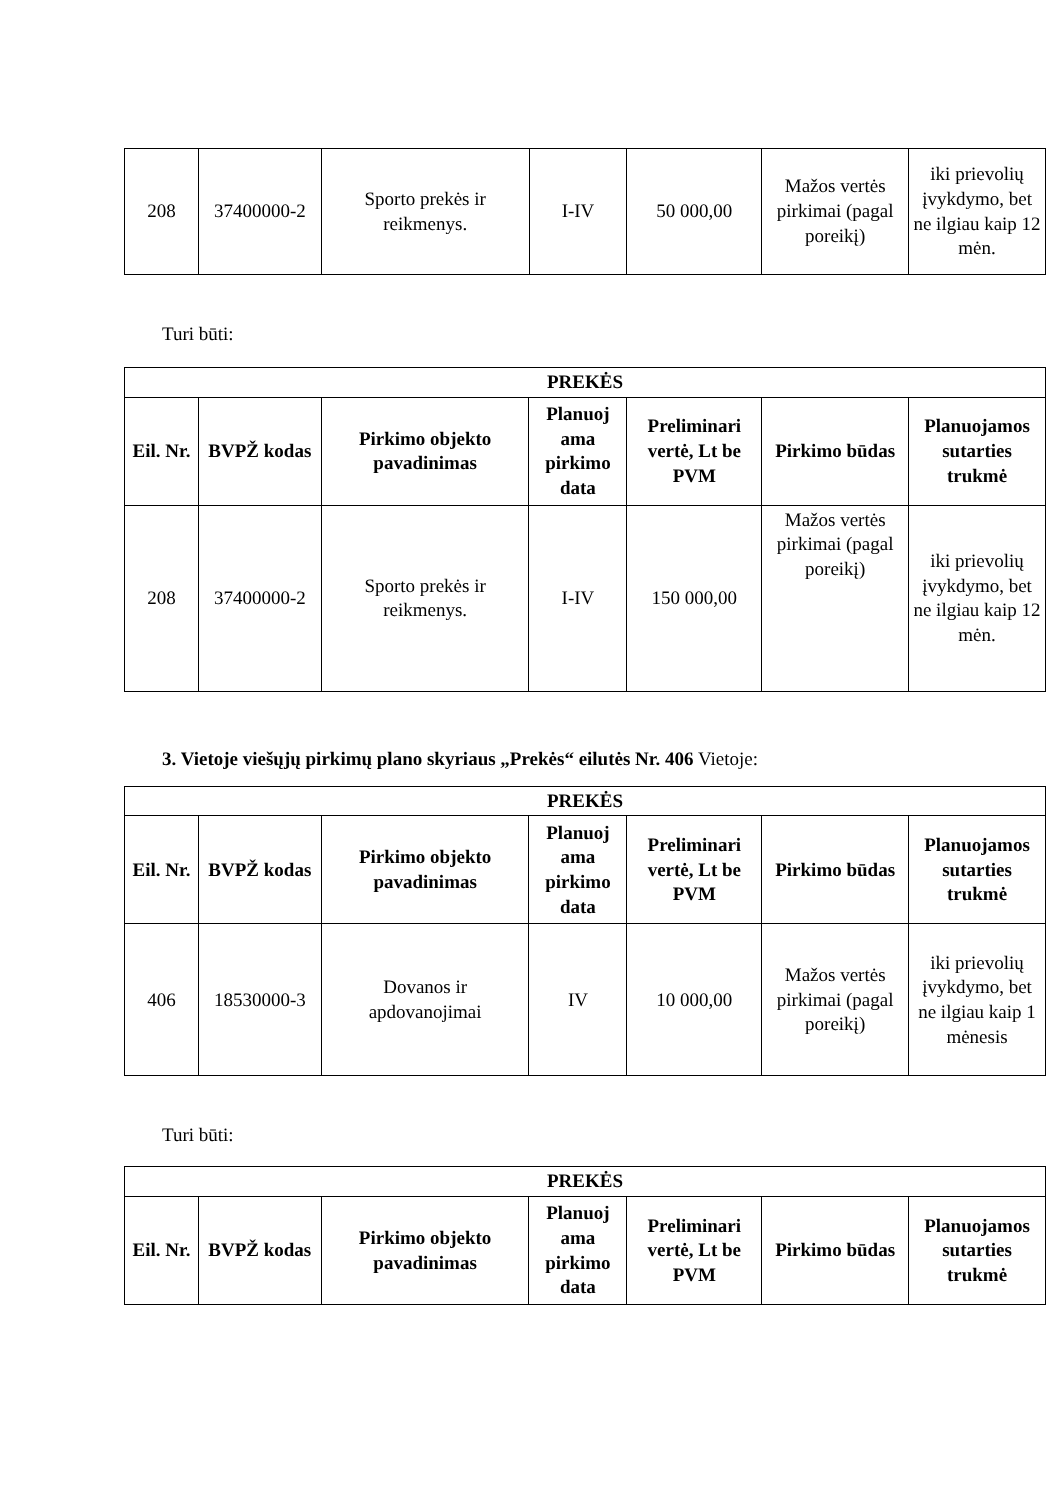| 208 | 37400000-2 | Sporto prekės ir reikmenys. | I-IV | 50 000,00 | Mažos vertės pirkimai (pagal poreikį) | iki prievolių įvykdymo, bet ne ilgiau kaip 12 mėn. |
Turi būti:
| PREKĖS | | | | | | |
| --- | --- | --- | --- | --- | --- | --- |
| Eil. Nr. | BVPŽ kodas | Pirkimo objekto pavadinimas | Planuoj ama pirkimo data | Preliminari vertė, Lt be PVM | Pirkimo būdas | Planuojamos sutarties trukmė |
| 208 | 37400000-2 | Sporto prekės ir reikmenys. | I-IV | 150 000,00 | Mažos vertės pirkimai (pagal poreikį) | iki prievolių įvykdymo, bet ne ilgiau kaip 12 mėn. |
3. Vietoje viešųjų pirkimų plano skyriaus „Prekės“ eilutės Nr. 406 Vietoje:
| PREKĖS | | | | | | |
| --- | --- | --- | --- | --- | --- | --- |
| Eil. Nr. | BVPŽ kodas | Pirkimo objekto pavadinimas | Planuoj ama pirkimo data | Preliminari vertė, Lt be PVM | Pirkimo būdas | Planuojamos sutarties trukmė |
| 406 | 18530000-3 | Dovanos ir apdovanojimai | IV | 10 000,00 | Mažos vertės pirkimai (pagal poreikį) | iki prievolių įvykdymo, bet ne ilgiau kaip 1 mėnesis |
Turi būti:
| PREKĖS | | | | | | |
| --- | --- | --- | --- | --- | --- | --- |
| Eil. Nr. | BVPŽ kodas | Pirkimo objekto pavadinimas | Planuoj ama pirkimo data | Preliminari vertė, Lt be PVM | Pirkimo būdas | Planuojamos sutarties trukmė |